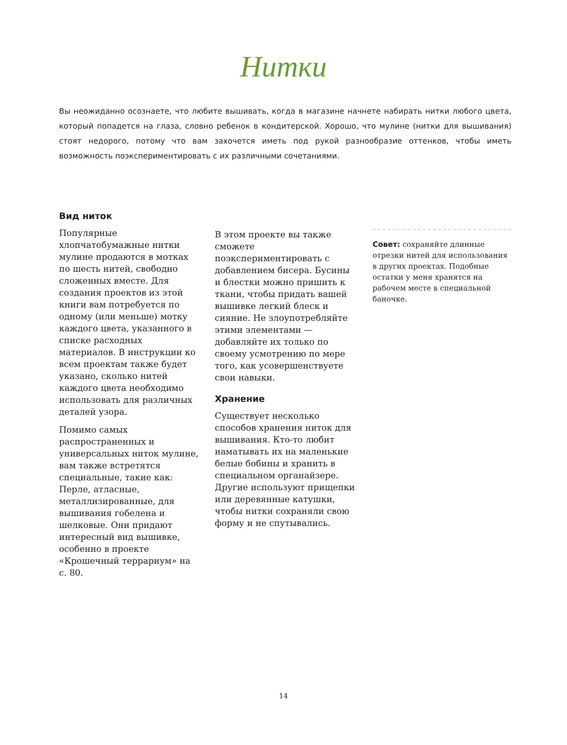Нитки
Вы неожиданно осознаете, что любите вышивать, когда в магазине начнете набирать нитки любого цвета, который попадется на глаза, словно ребенок в кондитерской. Хорошо, что мулине (нитки для вышивания) стоят недорого, потому что вам захочется иметь под рукой разнообразие оттенков, чтобы иметь возможность поэкспериментировать с их различными сочетаниями.
Вид ниток
Популярные хлопчатобумажные нитки мулине продаются в мотках по шесть нитей, свободно сложенных вместе. Для создания проектов из этой книги вам потребуется по одному (или меньше) мотку каждого цвета, указанного в списке расходных материалов. В инструкции ко всем проектам также будет указано, сколько нитей каждого цвета необходимо использовать для различных деталей узора.
Помимо самых распространенных и универсальных ниток мулине, вам также встретятся специальные, такие как: Перле, атласные, металлизированные, для вышивания гобелена и шелковые. Они придают интересный вид вышивке, особенно в проекте «Крошечный террариум» на с. 80.
В этом проекте вы также сможете поэкспериментировать с добавлением бисера. Бусины и блестки можно пришить к ткани, чтобы придать вашей вышивке легкий блеск и сияние. Не злоупотребляйте этими элементами — добавляйте их только по своему усмотрению по мере того, как усовершенствуете свои навыки.
Хранение
Существует несколько способов хранения ниток для вышивания. Кто-то любит наматывать их на маленькие белые бобины и хранить в специальном органайзере. Другие используют прищепки или деревянные катушки, чтобы нитки сохраняли свою форму и не спутывались.
Совет: сохраняйте длинные отрезки нитей для использования в других проектах. Подобные остатки у меня хранятся на рабочем месте в специальной баночке.
14